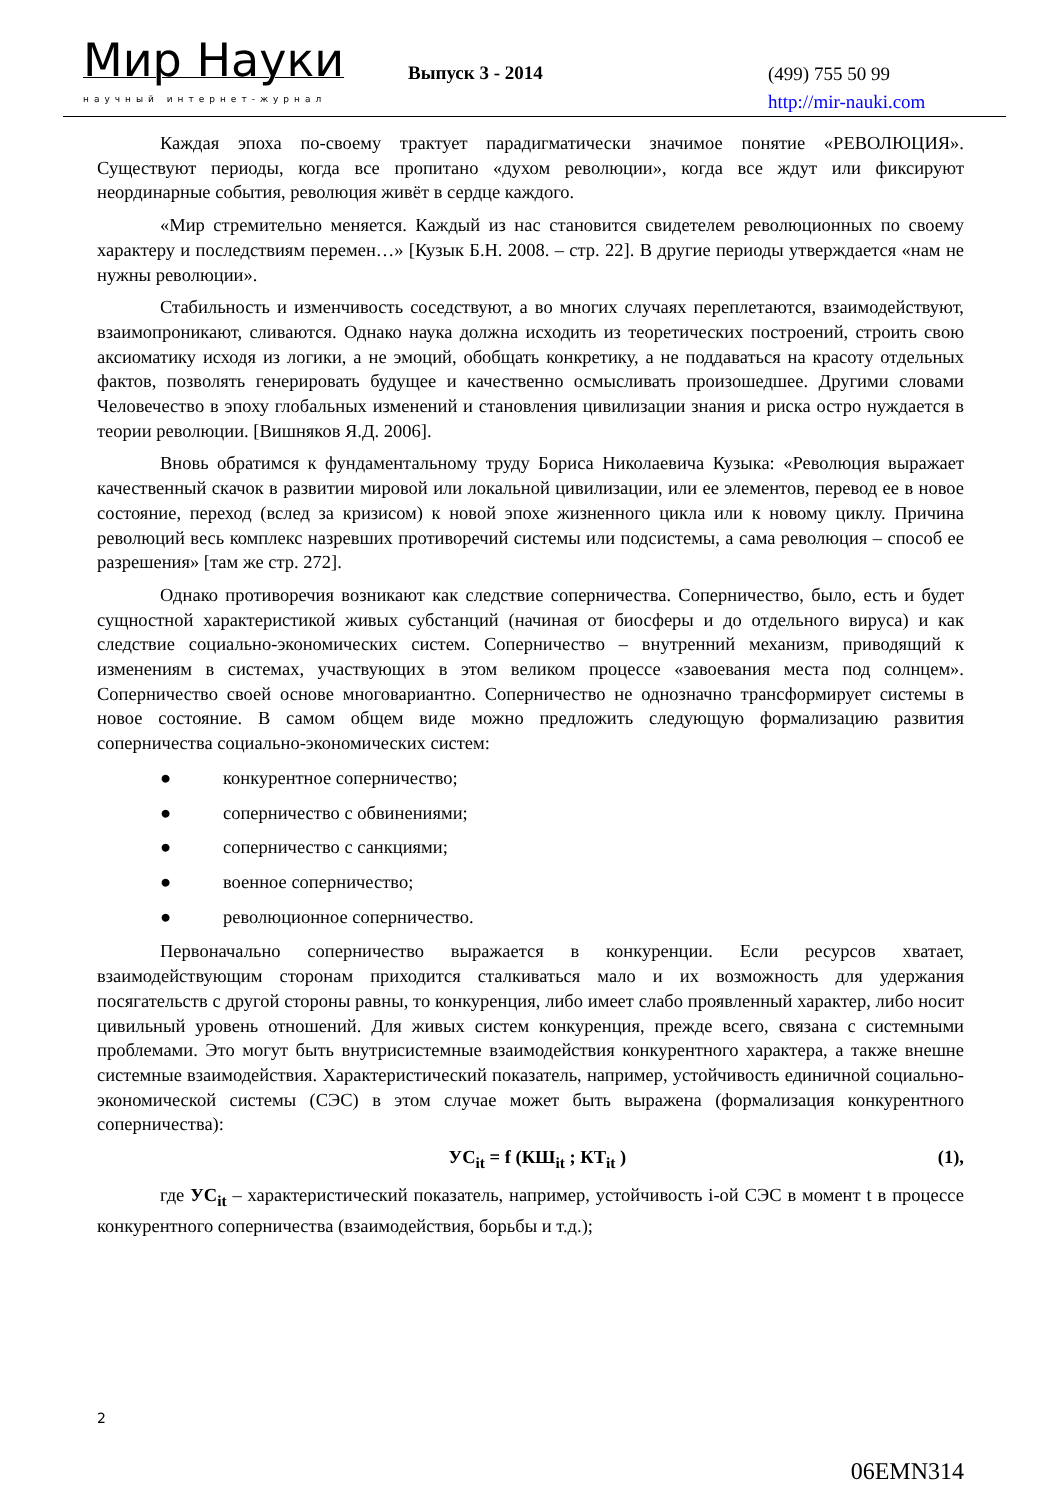Мир Науки
научный интернет-журнал
Выпуск 3 - 2014
(499) 755 50 99
http://mir-nauki.com
Каждая эпоха по-своему трактует парадигматически значимое понятие «РЕВОЛЮЦИЯ». Существуют периоды, когда все пропитано «духом революции», когда все ждут или фиксируют неординарные события, революция живёт в сердце каждого.
«Мир стремительно меняется. Каждый из нас становится свидетелем революционных по своему характеру и последствиям перемен…» [Кузык Б.Н. 2008. – стр. 22]. В другие периоды утверждается «нам не нужны революции».
Стабильность и изменчивость соседствуют, а во многих случаях переплетаются, взаимодействуют, взаимопроникают, сливаются. Однако наука должна исходить из теоретических построений, строить свою аксиоматику исходя из логики, а не эмоций, обобщать конкретику, а не поддаваться на красоту отдельных фактов, позволять генерировать будущее и качественно осмысливать произошедшее. Другими словами Человечество в эпоху глобальных изменений и становления цивилизации знания и риска остро нуждается в теории революции. [Вишняков Я.Д. 2006].
Вновь обратимся к фундаментальному труду Бориса Николаевича Кузыка: «Революция выражает качественный скачок в развитии мировой или локальной цивилизации, или ее элементов, перевод ее в новое состояние, переход (вслед за кризисом) к новой эпохе жизненного цикла или к новому циклу. Причина революций весь комплекс назревших противоречий системы или подсистемы, а сама революция – способ ее разрешения» [там же стр. 272].
Однако противоречия возникают как следствие соперничества. Соперничество, было, есть и будет сущностной характеристикой живых субстанций (начиная от биосферы и до отдельного вируса) и как следствие социально-экономических систем. Соперничество – внутренний механизм, приводящий к изменениям в системах, участвующих в этом великом процессе «завоевания места под солнцем». Соперничество своей основе многовариантно. Соперничество не однозначно трансформирует системы в новое состояние. В самом общем виде можно предложить следующую формализацию развития соперничества социально-экономических систем:
● конкурентное соперничество;
● соперничество с обвинениями;
● соперничество с санкциями;
● военное соперничество;
● революционное соперничество.
Первоначально соперничество выражается в конкуренции. Если ресурсов хватает, взаимодействующим сторонам приходится сталкиваться мало и их возможность для удержания посягательств с другой стороны равны, то конкуренция, либо имеет слабо проявленный характер, либо носит цивильный уровень отношений. Для живых систем конкуренция, прежде всего, связана с системными проблемами. Это могут быть внутрисистемные взаимодействия конкурентного характера, а также внешне системные взаимодействия. Характеристический показатель, например, устойчивость единичной социально- экономической системы (СЭС) в этом случае может быть выражена (формализация конкурентного соперничества):
УС<sub>it</sub> = f (КШ<sub>it</sub> ; КТ<sub>it</sub> ) (1),
где УС<sub>it</sub> – характеристический показатель, например, устойчивость i-ой СЭС в момент t в процессе конкурентного соперничества (взаимодействия, борьбы и т.д.);
2
06EMN314